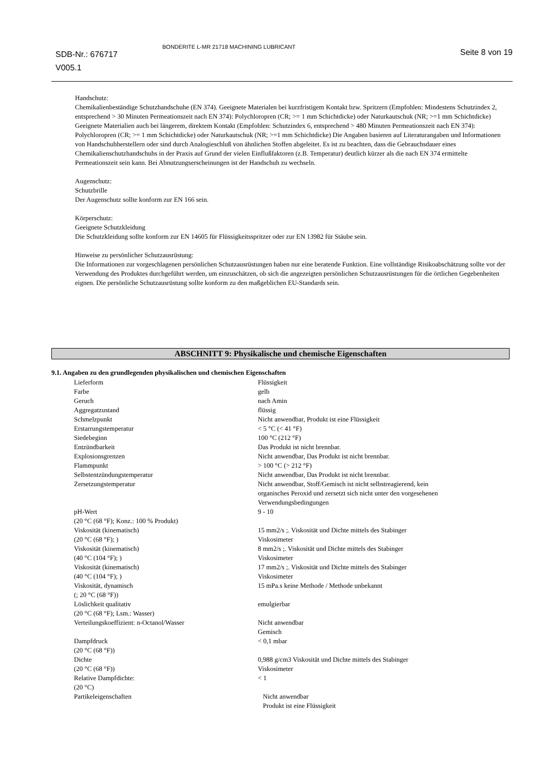SDB-Nr.: 676717
V005.1
BONDERITE L-MR 21718 MACHINING LUBRICANT
Seite 8 von 19
Handschutz:
Chemikalienbeständige Schutzhandschuhe (EN 374). Geeignete Materialen bei kurzfristigem Kontakt bzw. Spritzern (Empfohlen: Mindestens Schutzindex 2, entsprechend > 30 Minuten Permeationszeit nach EN 374): Polychloropren (CR; >= 1 mm Schichtdicke) oder Naturkautschuk (NR; >=1 mm Schichtdicke) Geeignete Materialien auch bei längerem, direktem Kontakt (Empfohlen: Schutzindex 6, entsprechend > 480 Minuten Permeationszeit nach EN 374): Polychloropren (CR; >= 1 mm Schichtdicke) oder Naturkautschuk (NR; >=1 mm Schichtdicke) Die Angaben basieren auf Literaturangaben und Informationen von Handschuhherstellern oder sind durch Analogieschluß von ähnlichen Stoffen abgeleitet. Es ist zu beachten, dass die Gebrauchsdauer eines Chemikalienschutzhandschuhs in der Praxis auf Grund der vielen Einflußfaktoren (z.B. Temperatur) deutlich kürzer als die nach EN 374 ermittelte Permeationszeit sein kann. Bei Abnutzungserscheinungen ist der Handschuh zu wechseln.
Augenschutz:
Schutzbrille
Der Augenschutz sollte konform zur EN 166 sein.
Körperschutz:
Geeignete Schutzkleidung
Die Schutzkleidung sollte konform zur EN 14605 für Flüssigkeitsspritzer oder zur EN 13982 für Stäube sein.
Hinweise zu persönlicher Schutzausrüstung:
Die Informationen zur vorgeschlagenen persönlichen Schutzausrüstungen haben nur eine beratende Funktion. Eine vollständige Risikoabschätzung sollte vor der Verwendung des Produktes durchgeführt werden, um einzuschätzen, ob sich die angezeigten persönlichen Schutzausrüstungen für die örtlichen Gegebenheiten eignen. Die persönliche Schutzausrüstung sollte konform zu den maßgeblichen EU-Standards sein.
ABSCHNITT 9: Physikalische und chemische Eigenschaften
9.1. Angaben zu den grundlegenden physikalischen und chemischen Eigenschaften
| Lieferform | Flüssigkeit |
| Farbe | gelb |
| Geruch | nach Amin |
| Aggregatzustand | flüssig |
| Schmelzpunkt | Nicht anwendbar, Produkt ist eine Flüssigkeit |
| Erstarrungstemperatur | < 5 °C (< 41 °F) |
| Siedebeginn | 100 °C (212 °F) |
| Entzündbarkeit | Das Produkt ist nicht brennbar. |
| Explosionsgrenzen | Nicht anwendbar, Das Produkt ist nicht brennbar. |
| Flammpunkt | > 100 °C (> 212 °F) |
| Selbstentzündungstemperatur | Nicht anwendbar, Das Produkt ist nicht brennbar. |
| Zersetzungstemperatur | Nicht anwendbar, Stoff/Gemisch ist nicht selbstreagierend, kein organisches Peroxid und zersetzt sich nicht unter den vorgesehenen Verwendungsbedingungen |
| pH-Wert (20 °C (68 °F); Konz.: 100 % Produkt) | 9 - 10 |
| Viskosität (kinematisch) (20 °C (68 °F); ) | 15 mm2/s ;. Viskosität und Dichte mittels des Stabinger Viskosimeter |
| Viskosität (kinematisch) (40 °C (104 °F); ) | 8 mm2/s ;. Viskosität und Dichte mittels des Stabinger Viskosimeter |
| Viskosität (kinematisch) (40 °C (104 °F); ) | 17 mm2/s ;. Viskosität und Dichte mittels des Stabinger Viskosimeter |
| Viskosität, dynamisch (; 20 °C (68 °F)) | 15 mPa.s keine Methode / Methode unbekannt |
| Löslichkeit qualitativ (20 °C (68 °F); Lsm.: Wasser) | emulgierbar |
| Verteilungskoeffizient: n-Octanol/Wasser | Nicht anwendbar Gemisch |
| Dampfdruck (20 °C (68 °F)) | < 0,1 mbar |
| Dichte (20 °C (68 °F)) | 0,988 g/cm3 Viskosität und Dichte mittels des Stabinger Viskosimeter |
| Relative Dampfdichte: (20 °C) | < 1 |
| Partikeleigenschaften | Nicht anwendbar Produkt ist eine Flüssigkeit |